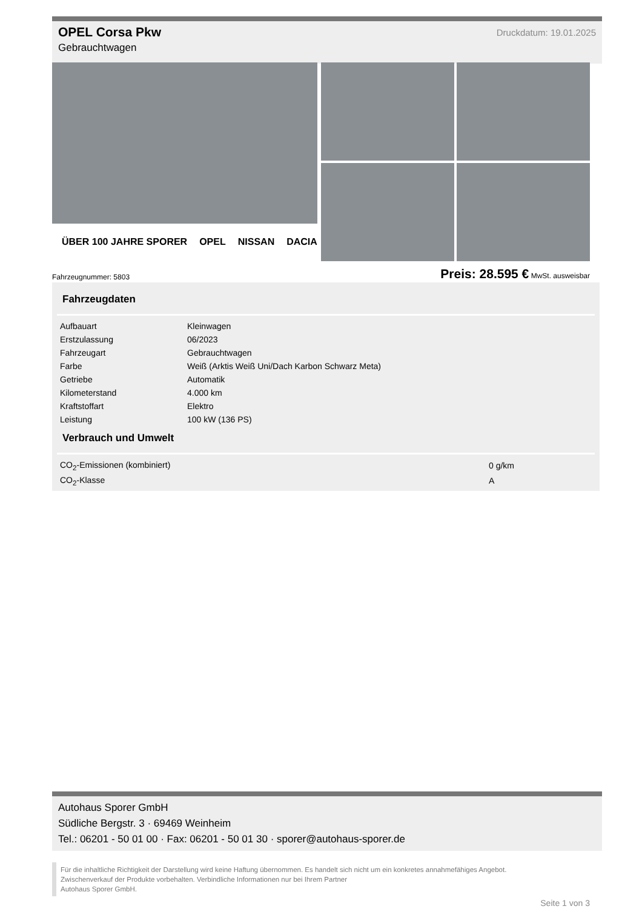Druckdatum: 19.01.2025
OPEL Corsa Pkw
Gebrauchtwagen
ÜBER 100 JAHRE SPORER OPEL NISSAN DACIA
Fahrzeugnummer: 5803 Preis: 28.595 € MwSt. ausweisbar
Fahrzeugdaten
| Aufbauart | Kleinwagen |
| Erstzulassung | 06/2023 |
| Fahrzeugart | Gebrauchtwagen |
| Farbe | Weiß (Arktis Weiß Uni/Dach Karbon Schwarz Meta) |
| Getriebe | Automatik |
| Kilometerstand | 4.000 km |
| Kraftstoffart | Elektro |
| Leistung | 100 kW (136 PS) |
Verbrauch und Umwelt
| CO<sub>2</sub>-Emissionen (kombiniert) | 0 g/km |
| CO<sub>2</sub>-Klasse | A |
Autohaus Sporer GmbH
Südliche Bergstr. 3 · 69469 Weinheim
Tel.: 06201 - 50 01 00 · Fax: 06201 - 50 01 30 · sporer@autohaus-sporer.de
Für die inhaltliche Richtigkeit der Darstellung wird keine Haftung übernommen. Es handelt sich nicht um ein konkretes annahmefähiges Angebot.
Zwischenverkauf der Produkte vorbehalten. Verbindliche Informationen nur bei Ihrem Partner
Autohaus Sporer GmbH.
Seite 1 von 3